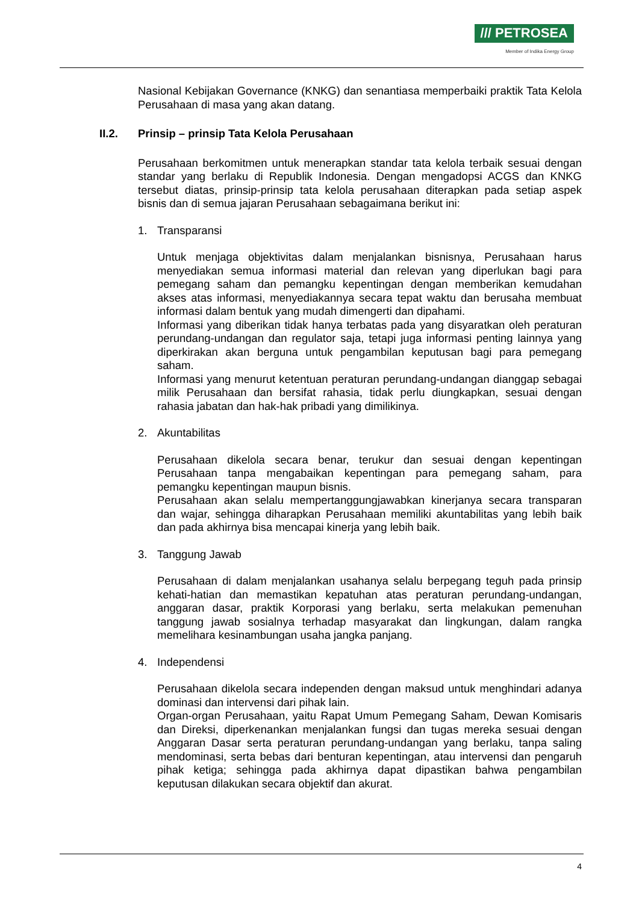/// PETROSEA
Member of Indika Energy Group
Nasional Kebijakan Governance (KNKG) dan senantiasa memperbaiki praktik Tata Kelola Perusahaan di masa yang akan datang.
II.2. Prinsip – prinsip Tata Kelola Perusahaan
Perusahaan berkomitmen untuk menerapkan standar tata kelola terbaik sesuai dengan standar yang berlaku di Republik Indonesia. Dengan mengadopsi ACGS dan KNKG tersebut diatas, prinsip-prinsip tata kelola perusahaan diterapkan pada setiap aspek bisnis dan di semua jajaran Perusahaan sebagaimana berikut ini:
1. Transparansi
Untuk menjaga objektivitas dalam menjalankan bisnisnya, Perusahaan harus menyediakan semua informasi material dan relevan yang diperlukan bagi para pemegang saham dan pemangku kepentingan dengan memberikan kemudahan akses atas informasi, menyediakannya secara tepat waktu dan berusaha membuat informasi dalam bentuk yang mudah dimengerti dan dipahami.
Informasi yang diberikan tidak hanya terbatas pada yang disyaratkan oleh peraturan perundang-undangan dan regulator saja, tetapi juga informasi penting lainnya yang diperkirakan akan berguna untuk pengambilan keputusan bagi para pemegang saham.
Informasi yang menurut ketentuan peraturan perundang-undangan dianggap sebagai milik Perusahaan dan bersifat rahasia, tidak perlu diungkapkan, sesuai dengan rahasia jabatan dan hak-hak pribadi yang dimilikinya.
2. Akuntabilitas
Perusahaan dikelola secara benar, terukur dan sesuai dengan kepentingan Perusahaan tanpa mengabaikan kepentingan para pemegang saham, para pemangku kepentingan maupun bisnis.
Perusahaan akan selalu mempertanggungjawabkan kinerjanya secara transparan dan wajar, sehingga diharapkan Perusahaan memiliki akuntabilitas yang lebih baik dan pada akhirnya bisa mencapai kinerja yang lebih baik.
3. Tanggung Jawab
Perusahaan di dalam menjalankan usahanya selalu berpegang teguh pada prinsip kehati-hatian dan memastikan kepatuhan atas peraturan perundang-undangan, anggaran dasar, praktik Korporasi yang berlaku, serta melakukan pemenuhan tanggung jawab sosialnya terhadap masyarakat dan lingkungan, dalam rangka memelihara kesinambungan usaha jangka panjang.
4. Independensi
Perusahaan dikelola secara independen dengan maksud untuk menghindari adanya dominasi dan intervensi dari pihak lain.
Organ-organ Perusahaan, yaitu Rapat Umum Pemegang Saham, Dewan Komisaris dan Direksi, diperkenankan menjalankan fungsi dan tugas mereka sesuai dengan Anggaran Dasar serta peraturan perundang-undangan yang berlaku, tanpa saling mendominasi, serta bebas dari benturan kepentingan, atau intervensi dan pengaruh pihak ketiga; sehingga pada akhirnya dapat dipastikan bahwa pengambilan keputusan dilakukan secara objektif dan akurat.
4